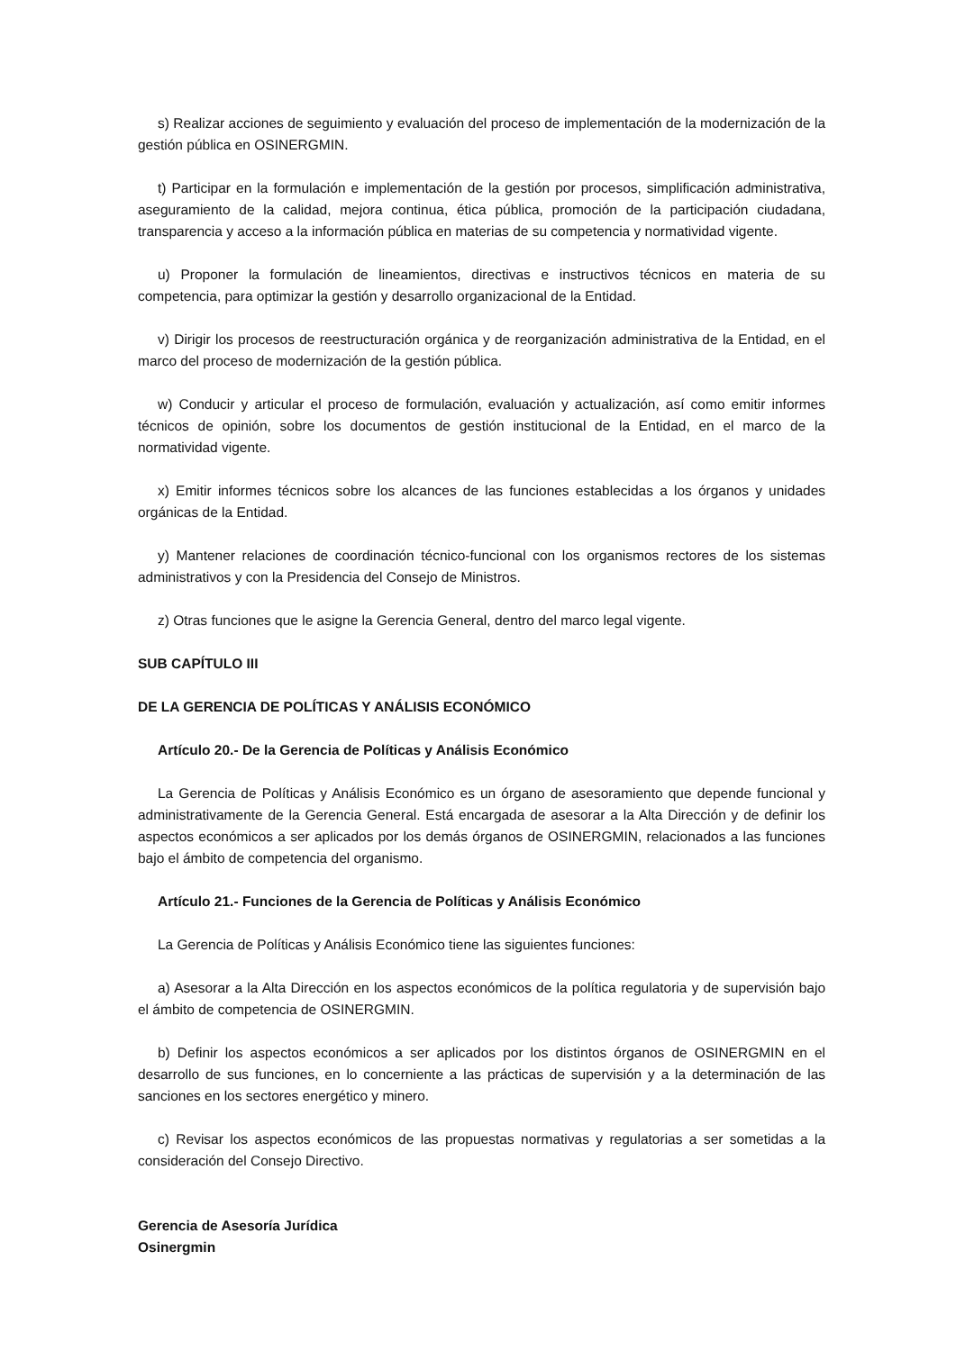s) Realizar acciones de seguimiento y evaluación del proceso de implementación de la modernización de la gestión pública en OSINERGMIN.
t) Participar en la formulación e implementación de la gestión por procesos, simplificación administrativa, aseguramiento de la calidad, mejora continua, ética pública, promoción de la participación ciudadana, transparencia y acceso a la información pública en materias de su competencia y normatividad vigente.
u) Proponer la formulación de lineamientos, directivas e instructivos técnicos en materia de su competencia, para optimizar la gestión y desarrollo organizacional de la Entidad.
v) Dirigir los procesos de reestructuración orgánica y de reorganización administrativa de la Entidad, en el marco del proceso de modernización de la gestión pública.
w) Conducir y articular el proceso de formulación, evaluación y actualización, así como emitir informes técnicos de opinión, sobre los documentos de gestión institucional de la Entidad, en el marco de la normatividad vigente.
x) Emitir informes técnicos sobre los alcances de las funciones establecidas a los órganos y unidades orgánicas de la Entidad.
y) Mantener relaciones de coordinación técnico-funcional con los organismos rectores de los sistemas administrativos y con la Presidencia del Consejo de Ministros.
z) Otras funciones que le asigne la Gerencia General, dentro del marco legal vigente.
SUB CAPÍTULO III
DE LA GERENCIA DE POLÍTICAS Y ANÁLISIS ECONÓMICO
Artículo 20.- De la Gerencia de Políticas y Análisis Económico
La Gerencia de Políticas y Análisis Económico es un órgano de asesoramiento que depende funcional y administrativamente de la Gerencia General. Está encargada de asesorar a la Alta Dirección y de definir los aspectos económicos a ser aplicados por los demás órganos de OSINERGMIN, relacionados a las funciones bajo el ámbito de competencia del organismo.
Artículo 21.- Funciones de la Gerencia de Políticas y Análisis Económico
La Gerencia de Políticas y Análisis Económico tiene las siguientes funciones:
a) Asesorar a la Alta Dirección en los aspectos económicos de la política regulatoria y de supervisión bajo el ámbito de competencia de OSINERGMIN.
b) Definir los aspectos económicos a ser aplicados por los distintos órganos de OSINERGMIN en el desarrollo de sus funciones, en lo concerniente a las prácticas de supervisión y a la determinación de las sanciones en los sectores energético y minero.
c) Revisar los aspectos económicos de las propuestas normativas y regulatorias a ser sometidas a la consideración del Consejo Directivo.
Gerencia de Asesoría Jurídica
Osinergmin